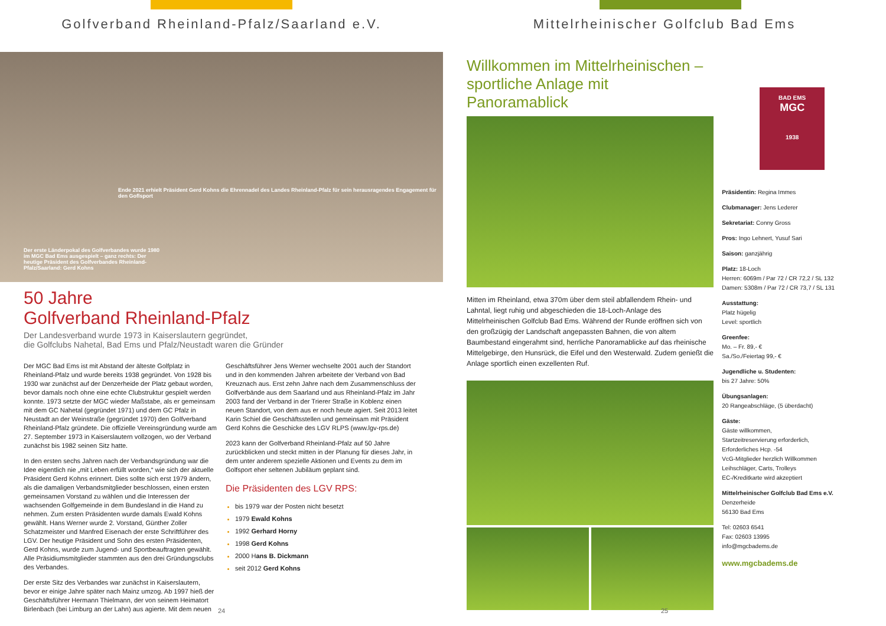Golfverband Rheinland-Pfalz/Saarland e.V.
Ende 2021 erhielt Präsident Gerd Kohns die Ehrennadel des Landes Rheinland-Pfalz für sein herausragendes Engagement für den Goflsport
Der erste Länderpokal des Golfverbandes wurde 1980 im MGC Bad Ems ausgespielt – ganz rechts: Der heutige Präsident des Golfverbandes Rheinland-Pfalz/Saarland: Gerd Kohns
50 Jahre
Golfverband Rheinland-Pfalz
Der Landesverband wurde 1973 in Kaiserslautern gegründet,
die Golfclubs Nahetal, Bad Ems und Pfalz/Neustadt waren die Gründer
Der MGC Bad Ems ist mit Abstand der älteste Golfplatz in Rheinland-Pfalz und wurde bereits 1938 gegründet. Von 1928 bis 1930 war zunächst auf der Denzerheide der Platz gebaut worden, bevor damals noch ohne eine echte Clubstruktur gespielt werden konnte. 1973 setzte der MGC wieder Maßstabe, als er gemeinsam mit dem GC Nahetal (gegründet 1971) und dem GC Pfalz in Neustadt an der Weinstraße (gegründet 1970) den Golfverband Rheinland-Pfalz gründete. Die offizielle Vereinsgründung wurde am 27. September 1973 in Kaiserslautern vollzogen, wo der Verband zunächst bis 1982 seinen Sitz hatte.
In den ersten sechs Jahren nach der Verbandsgründung war die Idee eigentlich nie „mit Leben erfüllt worden,“ wie sich der aktuelle Präsident Gerd Kohns erinnert. Dies sollte sich erst 1979 ändern, als die damaligen Verbandsmitglieder beschlossen, einen ersten gemeinsamen Vorstand zu wählen und die Interessen der wachsenden Golfgemeinde in dem Bundesland in die Hand zu nehmen. Zum ersten Präsidenten wurde damals Ewald Kohns gewählt. Hans Werner wurde 2. Vorstand, Günther Zoller Schatzmeister und Manfred Eisenach der erste Schriftführer des LGV. Der heutige Präsident und Sohn des ersten Präsidenten, Gerd Kohns, wurde zum Jugend- und Sportbeauftragten gewählt. Alle Präsidiumsmitglieder stammten aus den drei Gründungsclubs des Verbandes.
Der erste Sitz des Verbandes war zunächst in Kaiserslautern, bevor er einige Jahre später nach Mainz umzog. Ab 1997 hieß der Geschäftsführer Hermann Thielmann, der von seinem Heimatort Birlenbach (bei Limburg an der Lahn) aus agierte. Mit dem neuen
Geschäftsführer Jens Werner wechselte 2001 auch der Standort und in den kommenden Jahren arbeitete der Verband von Bad Kreuznach aus. Erst zehn Jahre nach dem Zusammenschluss der Golfverbände aus dem Saarland und aus Rheinland-Pfalz im Jahr 2003 fand der Verband in der Trierer Straße in Koblenz einen neuen Standort, von dem aus er noch heute agiert. Seit 2013 leitet Karin Schiel die Geschäftsstellen und gemeinsam mit Präsident Gerd Kohns die Geschicke des LGV RLPS (www.lgv-rps.de)
2023 kann der Golfverband Rheinland-Pfalz auf 50 Jahre zurückblicken und steckt mitten in der Planung für dieses Jahr, in dem unter anderem spezielle Aktionen und Events zu dem im Golfsport eher seltenen Jubiläum geplant sind.
Die Präsidenten des LGV RPS:
bis 1979 war der Posten nicht besetzt
1979 Ewald Kohns
1992 Gerhard Horny
1998 Gerd Kohns
2000 Hans B. Dickmann
seit 2012 Gerd Kohns
24
Mittelrheinischer Golfclub Bad Ems
Willkommen im Mittelrheinischen –
sportliche Anlage mit Panoramablick
Mitten im Rheinland, etwa 370m über dem steil abfallendem Rhein- und Lahntal, liegt ruhig und abgeschieden die 18-Loch-Anlage des Mittelrheinischen Golfclub Bad Ems. Während der Runde eröffnen sich von den großzügig der Landschaft angepassten Bahnen, die von altem Baumbestand eingerahmt sind, herrliche Panoramablicke auf das rheinische Mittelgebirge, den Hunsrück, die Eifel und den Westerwald. Zudem genießt die Anlage sportlich einen exzellenten Ruf.
BAD EMS
MGC
1938
Präsidentin: Regina Immes
Clubmanager: Jens Lederer
Sekretariat: Conny Gross
Pros: Ingo Lehnert, Yusuf Sari
Saison: ganzjährig
Platz: 18-Loch
Herren: 6069m / Par 72 / CR 72,2 / SL 132
Damen: 5308m / Par 72 / CR 73,7 / SL 131
Ausstattung:
Platz hügelig
Level: sportlich
Greenfee:
Mo. – Fr. 89,- €
Sa./So./Feiertag 99,- €
Jugendliche u. Studenten:
bis 27 Jahre: 50%
Übungsanlagen:
20 Rangeabschläge, (5 überdacht)
Gäste:
Gäste willkommen,
Startzeitreservierung erforderlich,
Erforderliches Hcp. -54
VcG-Mitglieder herzlich Willkommen
Leihschläger, Carts, Trolleys
EC-/Kreditkarte wird akzeptiert
Mittelrheinischer Golfclub Bad Ems e.V.
Denzerheide
56130 Bad Ems
Tel: 02603 6541
Fax: 02603 13995
info@mgcbadems.de
www.mgcbadems.de
25